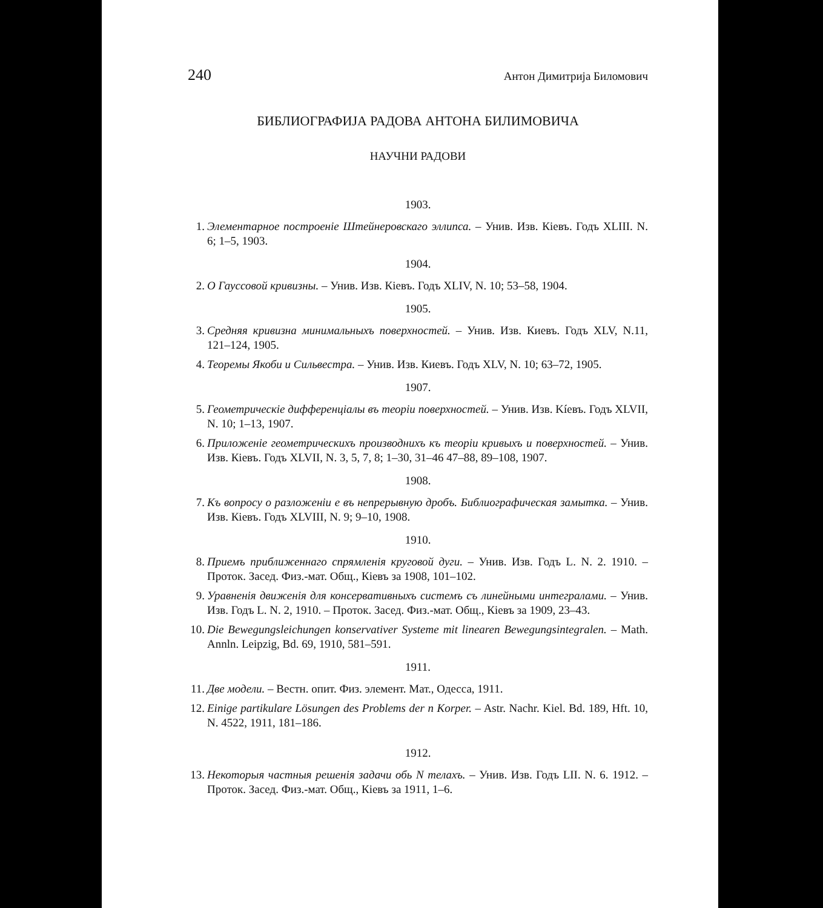240 Антон Димитрија Биломович
БИБЛИОГРАФИЈА РАДОВА АНТОНА БИЛИМОВИЧА
НАУЧНИ РАДОВИ
1903.
1. Элементарное построеніе Штейнеровскаго эллипса. – Унив. Изв. Кіевъ. Годъ XLIII. N. 6; 1–5, 1903.
1904.
2. О Гауссовой кривизны. – Унив. Изв. Кіевъ. Годъ XLIV, N. 10; 53–58, 1904.
1905.
3. Средняя кривизна минимальныхъ поверхностей. – Унив. Изв. Киевъ. Годъ XLV, N.11, 121–124, 1905.
4. Теоремы Якоби и Сильвестра. – Унив. Изв. Киевъ. Годъ XLV, N. 10; 63–72, 1905.
1907.
5. Геометрическіе дифференціалы въ теоріи поверхностей. – Унив. Изв. Kíевъ. Годъ XLVII, N. 10; 1–13, 1907.
6. Приложеніе геометрическихъ производнихъ къ теоріи кривыхъ и поверхностей. – Унив. Изв. Кіевъ. Годъ XLVII, N. 3, 5, 7, 8; 1–30, 31–46 47–88, 89–108, 1907.
1908.
7. Къ вопросу о разложеніи е въ непрерывную дробъ. Библиографическая замытка. – Унив. Изв. Кіевъ. Годъ XLVIII, N. 9; 9–10, 1908.
1910.
8. Приемъ приближеннаго спрямленія круговой дуги. – Унив. Изв. Годъ L. N. 2. 1910. – Проток. Засед. Физ.-мат. Общ., Кіевъ за 1908, 101–102.
9. Уравненія движенія для консервативныхъ системъ съ линейными интегралами. – Унив. Изв. Годъ L. N. 2, 1910. – Проток. Засед. Физ.-мат. Общ., Кіевъ за 1909, 23–43.
10. Die Bewegungsleichungen konservativer Systeme mit linearen Bewegungsintegralen. – Math. Annln. Leipzig, Bd. 69, 1910, 581–591.
1911.
11. Две модели. – Вестн. опит. Физ. элемент. Мат., Одесса, 1911.
12. Einige partikulare Lösungen des Problems der n Korper. – Astr. Nachr. Kiel. Bd. 189, Hft. 10, N. 4522, 1911, 181–186.
1912.
13. Некоторыя частныя решенія задачи обь N телахъ. – Унив. Изв. Годъ LII. N. 6. 1912. – Проток. Засед. Физ.-мат. Общ., Кіевъ за 1911, 1–6.